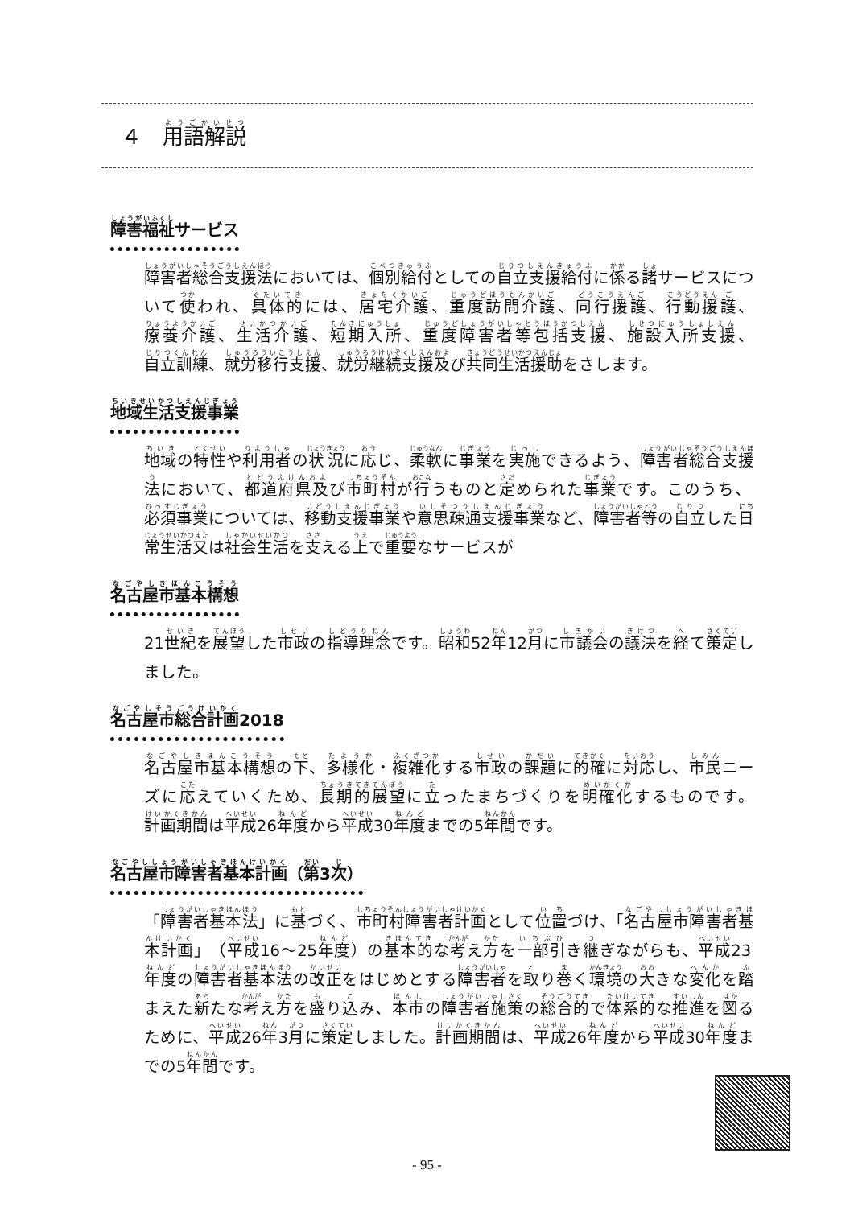４　用語解説
障害福祉サービス
障害者総合支援法においては、個別給付としての自立支援給付に係る諸サービスについて使われ、具体的には、居宅介護、重度訪問介護、同行援護、行動援護、療養介護、生活介護、短期入所、重度障害者等包括支援、施設入所支援、自立訓練、就労移行支援、就労継続支援及び共同生活援助をさします。
地域生活支援事業
地域の特性や利用者の状況に応じ、柔軟に事業を実施できるよう、障害者総合支援法において、都道府県及び市町村が行うものと定められた事業です。このうち、必須事業については、移動支援事業や意思疎通支援事業など、障害者等の自立した日常生活又は社会生活を支える上で重要なサービスが
名古屋市基本構想
21世紀を展望した市政の指導理念です。昭和52年12月に市議会の議決を経て策定しました。
名古屋市総合計画2018
名古屋市基本構想の下、多様化・複雑化する市政の課題に的確に対応し、市民ニーズに応えていくため、長期的展望に立ったまちづくりを明確化するものです。計画期間は平成26年度から平成30年度までの5年間です。
名古屋市障害者基本計画（第3次）
「障害者基本法」に基づく、市町村障害者計画として位置づけ、「名古屋市障害者基本計画」（平成16～25年度）の基本的な考え方を一部引き継ぎながらも、平成23年度の障害者基本法の改正をはじめとする障害者を取り巻く環境の大きな変化を踏まえた新たな考え方を盛り込み、本市の障害者施策の総合的で体系的な推進を図るために、平成26年3月に策定しました。計画期間は、平成26年度から平成30年度までの5年間です。
- 95 -